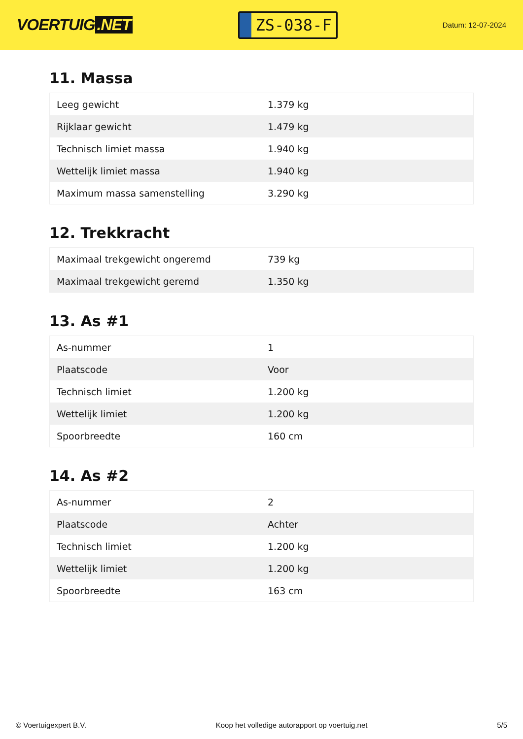VOERTUIG.NET
ZS-038-F
Datum: 12-07-2024
11. Massa
| Leeg gewicht | 1.379 kg |
| Rijklaar gewicht | 1.479 kg |
| Technisch limiet massa | 1.940 kg |
| Wettelijk limiet massa | 1.940 kg |
| Maximum massa samenstelling | 3.290 kg |
12. Trekkracht
| Maximaal trekgewicht ongeremd | 739 kg |
| Maximaal trekgewicht geremd | 1.350 kg |
13. As #1
| As-nummer | 1 |
| Plaatscode | Voor |
| Technisch limiet | 1.200 kg |
| Wettelijk limiet | 1.200 kg |
| Spoorbreedte | 160 cm |
14. As #2
| As-nummer | 2 |
| Plaatscode | Achter |
| Technisch limiet | 1.200 kg |
| Wettelijk limiet | 1.200 kg |
| Spoorbreedte | 163 cm |
© Voertuigexpert B.V. Koop het volledige autorapport op voertuig.net 5/5